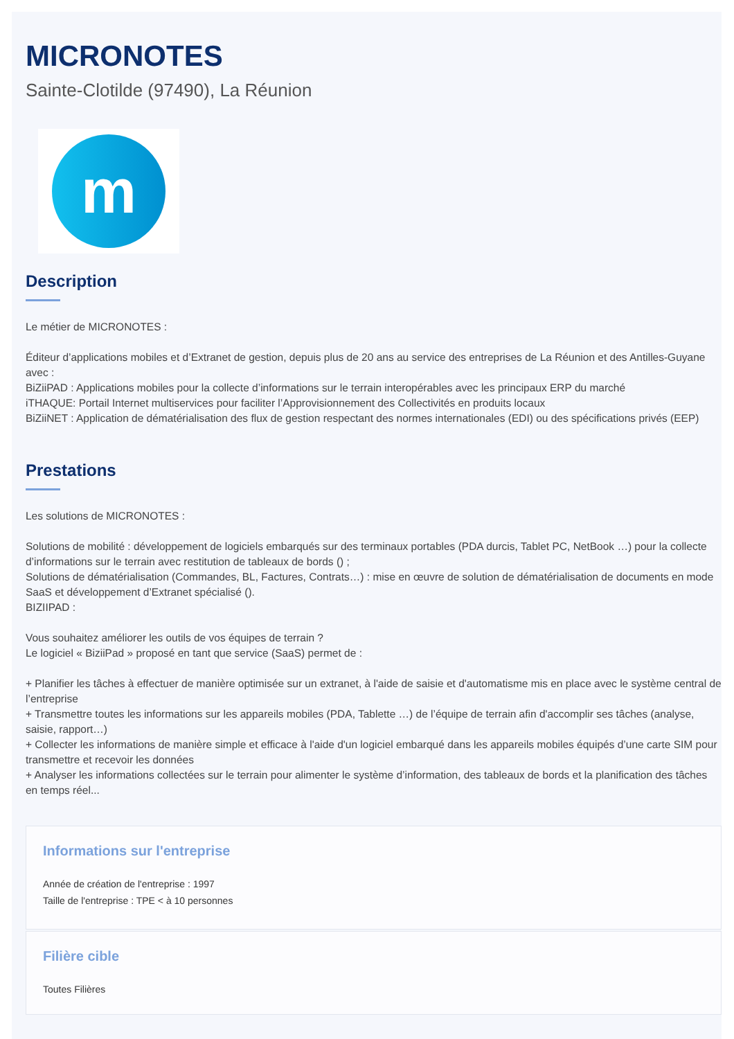MICRONOTES
Sainte-Clotilde (97490), La Réunion
m
Description
Le métier de MICRONOTES :
Éditeur d’applications mobiles et d’Extranet de gestion, depuis plus de 20 ans au service des entreprises de La Réunion et des Antilles-Guyane avec :
BiZiiPAD : Applications mobiles pour la collecte d’informations sur le terrain interopérables avec les principaux ERP du marché
iTHAQUE: Portail Internet multiservices pour faciliter l’Approvisionnement des Collectivités en produits locaux
BiZiiNET : Application de dématérialisation des flux de gestion respectant des normes internationales (EDI) ou des spécifications privés (EEP)
Prestations
Les solutions de MICRONOTES :
Solutions de mobilité : développement de logiciels embarqués sur des terminaux portables (PDA durcis, Tablet PC, NetBook …) pour la collecte d’informations sur le terrain avec restitution de tableaux de bords () ;
Solutions de dématérialisation (Commandes, BL, Factures, Contrats…) : mise en œuvre de solution de dématérialisation de documents en mode SaaS et développement d’Extranet spécialisé ().
BIZIIPAD :
Vous souhaitez améliorer les outils de vos équipes de terrain ?
Le logiciel « BiziiPad » proposé en tant que service (SaaS) permet de :
+ Planifier les tâches à effectuer de manière optimisée sur un extranet, à l'aide de saisie et d'automatisme mis en place avec le système central de l’entreprise
+ Transmettre toutes les informations sur les appareils mobiles (PDA, Tablette …) de l’équipe de terrain afin d'accomplir ses tâches (analyse, saisie, rapport…)
+ Collecter les informations de manière simple et efficace à l'aide d'un logiciel embarqué dans les appareils mobiles équipés d’une carte SIM pour transmettre et recevoir les données
+ Analyser les informations collectées sur le terrain pour alimenter le système d’information, des tableaux de bords et la planification des tâches en temps réel...
Informations sur l'entreprise
Année de création de l'entreprise : 1997
Taille de l'entreprise : TPE < à 10 personnes
Filière cible
Toutes Filières